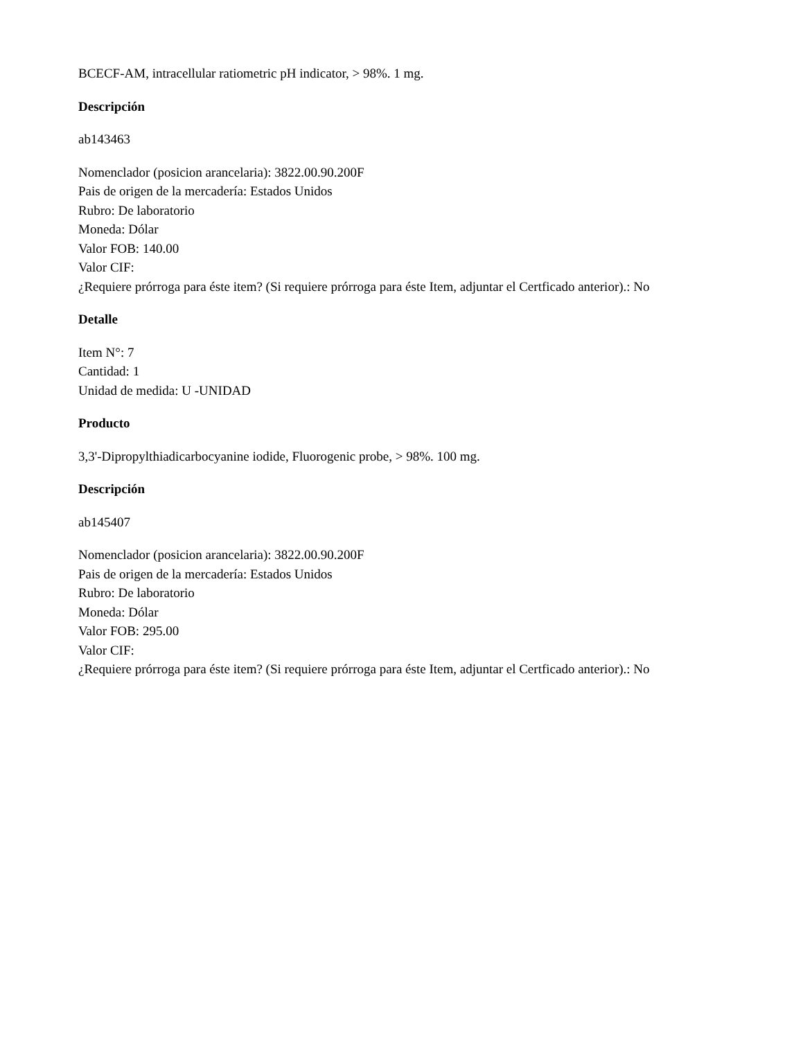BCECF-AM, intracellular ratiometric pH indicator, > 98%. 1 mg.
Descripción
ab143463
Nomenclador (posicion arancelaria): 3822.00.90.200F
Pais de origen de la mercadería: Estados Unidos
Rubro: De laboratorio
Moneda: Dólar
Valor FOB: 140.00
Valor CIF:
¿Requiere prórroga para éste item? (Si requiere prórroga para éste Item, adjuntar el Certficado anterior).: No
Detalle
Item N°: 7
Cantidad: 1
Unidad de medida: U -UNIDAD
Producto
3,3'-Dipropylthiadicarbocyanine iodide, Fluorogenic probe, > 98%. 100 mg.
Descripción
ab145407
Nomenclador (posicion arancelaria): 3822.00.90.200F
Pais de origen de la mercadería: Estados Unidos
Rubro: De laboratorio
Moneda: Dólar
Valor FOB: 295.00
Valor CIF:
¿Requiere prórroga para éste item? (Si requiere prórroga para éste Item, adjuntar el Certficado anterior).: No